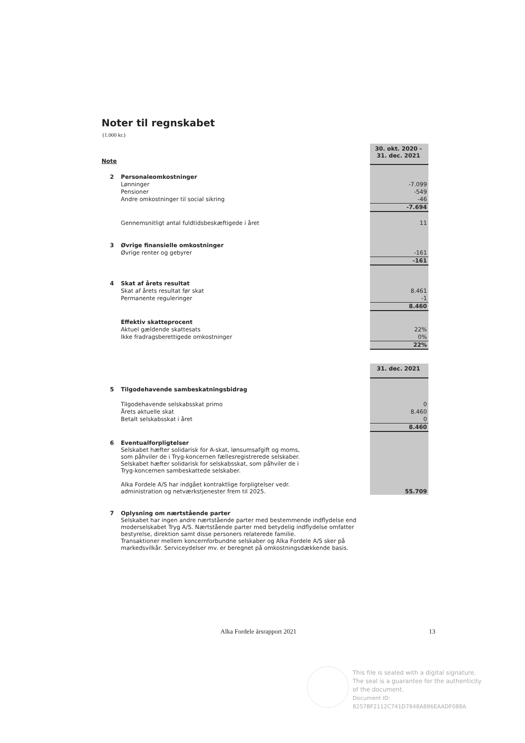Noter til regnskabet
(1.000 kr.)
| Note | | | 30. okt. 2020 - 31. dec. 2021 |
| 2 | Personaleomkostninger | | |
| | Lønninger | | -7.099 |
| | Pensioner | | -549 |
| | Andre omkostninger til social sikring | | -46 |
| | | | -7.694 |
| | Gennemsnitligt antal fuldtidsbeskæftigede i året | | 11 |
| 3 | Øvrige finansielle omkostninger | | |
| | Øvrige renter og gebyrer | | -161 |
| | | | -161 |
| 4 | Skat af årets resultat | | |
| | Skat af årets resultat før skat | | 8.461 |
| | Permanente reguleringer | | -1 |
| | | | 8.460 |
| | Effektiv skatteprocent | | |
| | Aktuel gældende skattesats | | 22% |
| | Ikke fradragsberettigede omkostninger | | 0% |
| | | | 22% |
| | | | 31. dec. 2021 |
| 5 | Tilgodehavende sambeskatningsbidrag | | |
| | Tilgodehavende selskabsskat primo | | 0 |
| | Årets aktuelle skat | | 8.460 |
| | Betalt selskabsskat i året | | 0 |
| | | | 8.460 |
| 6 | Eventualforpligtelser Selskabet hæfter solidarisk for A-skat, lønsumsafgift og moms, som påhviler de i Tryg-koncernen fællesregistrerede selskaber. Selskabet hæfter solidarisk for selskabsskat, som påhviler de i Tryg-koncernen sambeskattede selskaber. Alka Fordele A/S har indgået kontraktlige forpligtelser vedr. administration og netværkstjenester frem til 2025. | | 55.709 |
| 7 | Oplysning om nærtstående parter Selskabet har ingen andre nærtstående parter med bestemmende indflydelse end moderselskabet Tryg A/S. Nærtstående parter med betydelig indflydelse omfatter bestyrelse, direktion samt disse personers relaterede familie. Transaktioner mellem koncernforbundne selskaber og Alka Fordele A/S sker på markedsvilkår. Serviceydelser mv. er beregnet på omkostningsdækkende basis. | | |
Alka Fordele årsrapport 2021 13
This file is sealed with a digital signature.
The seal is a guarantee for the authenticity
of the document.
Document ID:
8257BF2112C741D7848A886EAADF088A